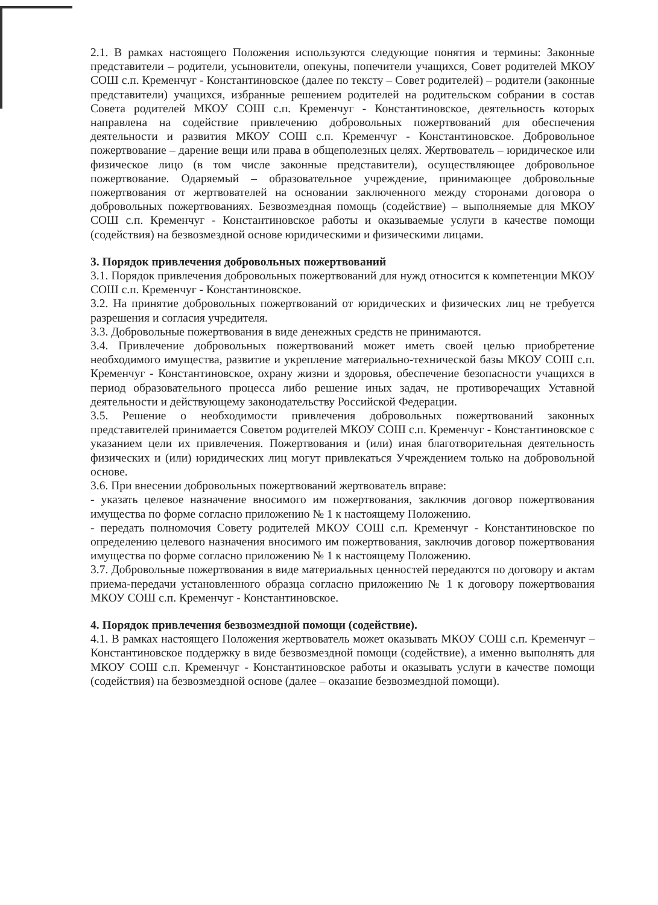2.1. В рамках настоящего Положения используются следующие понятия и термины: Законные представители – родители, усыновители, опекуны, попечители учащихся, Совет родителей МКОУ СОШ с.п. Кременчуг - Константиновское (далее по тексту – Совет родителей) – родители (законные представители) учащихся, избранные решением родителей на родительском собрании в состав Совета родителей МКОУ СОШ с.п. Кременчуг - Константиновское, деятельность которых направлена на содействие привлечению добровольных пожертвований для обеспечения деятельности и развития МКОУ СОШ с.п. Кременчуг - Константиновское. Добровольное пожертвование – дарение вещи или права в общеполезных целях. Жертвователь – юридическое или физическое лицо (в том числе законные представители), осуществляющее добровольное пожертвование. Одаряемый – образовательное учреждение, принимающее добровольные пожертвования от жертвователей на основании заключенного между сторонами договора о добровольных пожертвованиях. Безвозмездная помощь (содействие) – выполняемые для МКОУ СОШ с.п. Кременчуг - Константиновское работы и оказываемые услуги в качестве помощи (содействия) на безвозмездной основе юридическими и физическими лицами.
3. Порядок привлечения добровольных пожертвований
3.1. Порядок привлечения добровольных пожертвований для нужд относится к компетенции МКОУ СОШ с.п. Кременчуг - Константиновское.
3.2. На принятие добровольных пожертвований от юридических и физических лиц не требуется разрешения и согласия учредителя.
3.3. Добровольные пожертвования в виде денежных средств не принимаются.
3.4. Привлечение добровольных пожертвований может иметь своей целью приобретение необходимого имущества, развитие и укрепление материально-технической базы МКОУ СОШ с.п. Кременчуг - Константиновское, охрану жизни и здоровья, обеспечение безопасности учащихся в период образовательного процесса либо решение иных задач, не противоречащих Уставной деятельности и действующему законодательству Российской Федерации.
3.5. Решение о необходимости привлечения добровольных пожертвований законных представителей принимается Советом родителей МКОУ СОШ с.п. Кременчуг - Константиновское с указанием цели их привлечения. Пожертвования и (или) иная благотворительная деятельность физических и (или) юридических лиц могут привлекаться Учреждением только на добровольной основе.
3.6. При внесении добровольных пожертвований жертвователь вправе:
- указать целевое назначение вносимого им пожертвования, заключив договор пожертвования имущества по форме согласно приложению № 1 к настоящему Положению.
- передать полномочия Совету родителей МКОУ СОШ с.п. Кременчуг - Константиновское по определению целевого назначения вносимого им пожертвования, заключив договор пожертвования имущества по форме согласно приложению № 1 к настоящему Положению.
3.7. Добровольные пожертвования в виде материальных ценностей передаются по договору и актам приема-передачи установленного образца согласно приложению № 1 к договору пожертвования МКОУ СОШ с.п. Кременчуг - Константиновское.
4. Порядок привлечения безвозмездной помощи (содействие).
4.1. В рамках настоящего Положения жертвователь может оказывать МКОУ СОШ с.п. Кременчуг – Константиновское поддержку в виде безвозмездной помощи (содействие), а именно выполнять для МКОУ СОШ с.п. Кременчуг - Константиновское работы и оказывать услуги в качестве помощи (содействия) на безвозмездной основе (далее – оказание безвозмездной помощи).